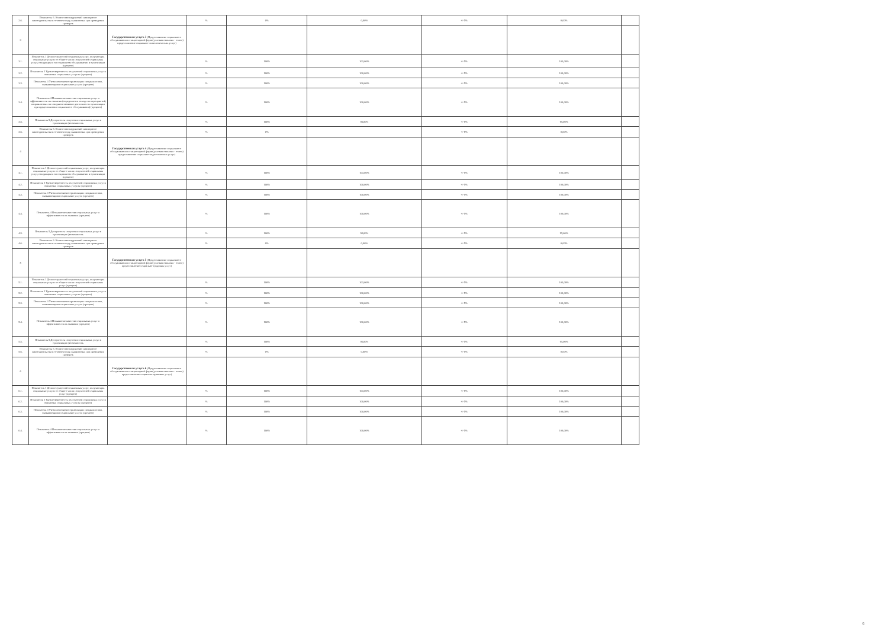| 2.6. | Показатель 6. Количество нарушений санитарного законодательства в отчетном году, выявленных при проведении проверок | | % | 0% | 0,00% | +/-5% | 0,00% | |
| 3 | | Государственная услуга 3 (Предоставление социального обслуживания в стационарной форме(условия оказания - очное) предоставление социально-психологических услуг) | | | | | | |
| 3.1. | Показатель 1 Доля получателей социальных услуг, получающих социальные услуги от общего числа получателей социальных услуг, находящихся на социальном обслуживании в организации (процент) | | % | 100% | 103,00% | +/-5% | 103,00% | |
| 3.2. | Показатель 2 Удовлетворенность получателей социальных услуг в оказанных социальных услугах (процент) | | % | 100% | 100,00% | +/-5% | 100,00% | |
| 3.3. | Показатель 3 Укомплектование организации специалистами, оказывающими социальные услуги (процент) | | % | 100% | 100,00% | +/-5% | 100,00% | |
| 3.4. | Показатель 4 Повышение качества социальных услуг и эффективности их оказания (определяется исходя из мероприятий, направленных на совершенствование деятельности организации при предоставлении социального обслуживания) (процент) | | % | 100% | 100,00% | +/-5% | 100,00% | |
| 3.5. | Показатель 5 Доступность получения социальных услуг в организации (возможность | | % | 100% | 95,00% | +/-5% | 95,00% | |
| 3.6. | Показатель 6. Количество нарушений санитарного законодательства в отчетном году, выявленных при проведении проверок | | % | 0% | | +/-5% | 0,00% | |
| 4 | | Государственная услуга 4 (Предоставление социального обслуживания в стационарной форме(условия оказания - очное) предоставление социально-педагогических услуг) | | | | | | |
| 4.1. | Показатель 1 Доля получателей социальных услуг, получающих социальные услуги от общего числа получателей социальных услуг, находящихся на социальном обслуживании в организации (процент) | | % | 100% | 103,00% | +/-5% | 103,00% | |
| 4.2. | Показатель 2 Удовлетворенность получателей социальных услуг в оказанных социальных услугах (процент) | | % | 100% | 100,00% | +/-5% | 100,00% | |
| 4.3. | Показатель 3 Укомплектование организации специалистами, оказывающими социальные услуги (процент) | | % | 100% | 100,00% | +/-5% | 100,00% | |
| 4.4. | Показатель 4 Повышение качества социальных услуг и эффективности их оказания (процент) | | % | 100% | 100,00% | +/-5% | 100,00% | |
| 4.5. | Показатель 5 Доступность получения социальных услуг в организации (возможность | | % | 100% | 95,00% | +/-5% | 95,00% | |
| 4.6. | Показатель 6. Количество нарушений санитарного законодательства в отчетном году, выявленных при проведении проверок | | % | 0% | 0,00% | +/-5% | 0,00% | |
| 5 | | Государственная услуга 5 (Предоставление социального обслуживания в стационарной форме(условия оказания - очное) предоставление социально-трудовых услуг) | | | | | | |
| 5.1. | Показатель 1 Доля получателей социальных услуг, получающих социальные услуги от общего числа получателей социальных услуг (процент) | | % | 100% | 103,00% | +/-5% | 103,00% | |
| 5.2. | Показатель 2 Удовлетворенность получателей социальных услуг в оказанных социальных услугах (процент) | | % | 100% | 100,00% | +/-5% | 100,00% | |
| 5.3. | Показатель 3 Укомплектование организации специалистами, оказывающими социальные услуги (процент) | | % | 100% | 100,00% | +/-5% | 100,00% | |
| 5.4. | Показатель 4 Повышение качества социальных услуг и эффективности их оказания (процент) | | % | 100% | 100,00% | +/-5% | 100,00% | |
| 5.5. | Показатель 5 Доступность получения социальных услуг в организации (возможность | | % | 100% | 95,00% | +/-5% | 95,00% | |
| 5.6. | Показатель 6. Количество нарушений санитарного законодательства в отчетном году, выявленных при проведении проверок | | % | 0% | 0,00% | +/-5% | 0,00% | |
| 6 | | Государственная услуга 6 (Предоставление социального обслуживания в стационарной форме(условия оказания - очное) предоставление социально-правовых услуг) | | | | | | |
| 6.1. | Показатель 1 Доля получателей социальных услуг, получающих социальные услуги от общего числа получателей социальных услуг (процент) | | % | 100% | 103,00% | +/-5% | 103,00% | |
| 6.2. | Показатель 2 Удовлетворенность получателей социальных услуг в оказанных социальных услугах (процент) | | % | 100% | 100,00% | +/-5% | 100,00% | |
| 6.3. | Показатель 3 Укомплектование организации специалистами, оказывающими социальные услуги (процент) | | % | 100% | 100,00% | +/-5% | 100,00% | |
| 6.4. | Показатель 4 Повышение качества социальных услуг и эффективности их оказания (процент) | | % | 100% | 100,00% | +/-5% | 100,00% | |
6